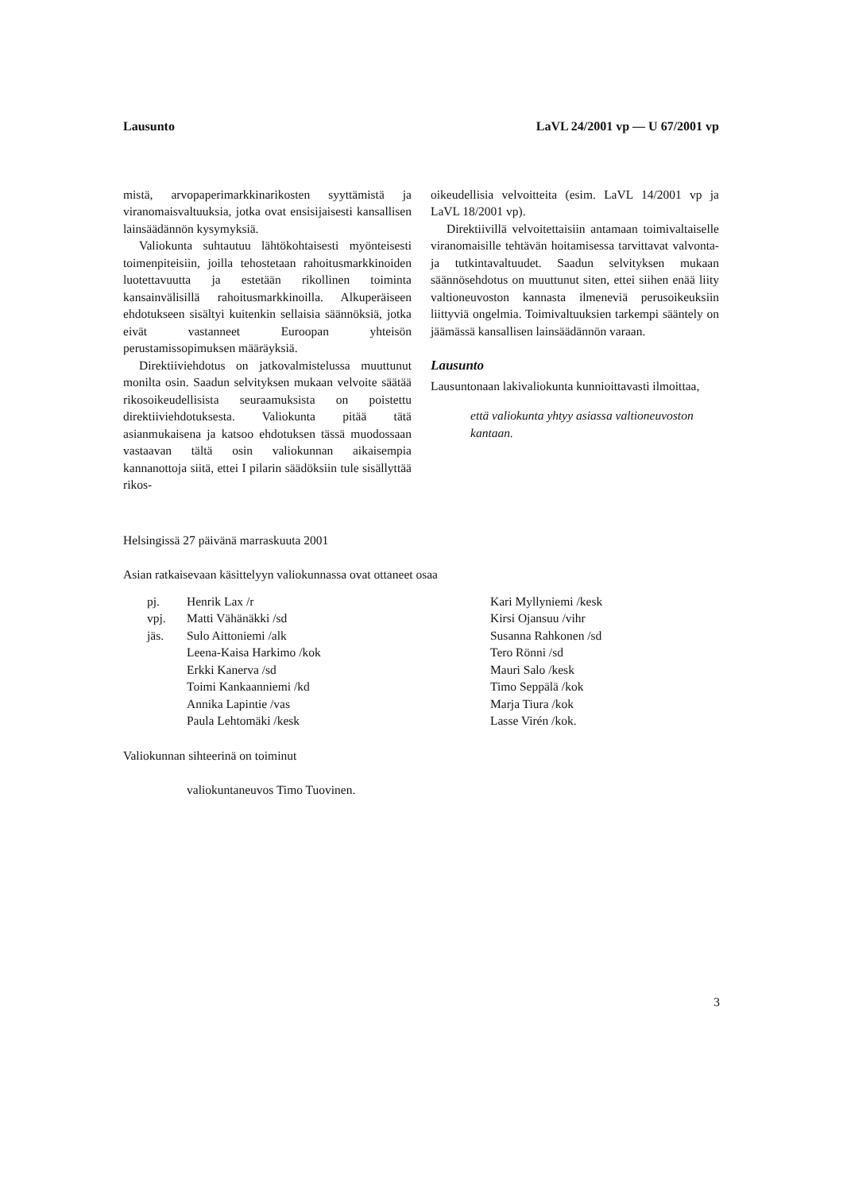Lausunto LaVL 24/2001 vp — U 67/2001 vp
mistä, arvopaperimarkkinarikosten syyttämistä ja viranomaisvaltuuksia, jotka ovat ensisijaisesti kansallisen lainsäädännön kysymyksiä.
Valiokunta suhtautuu lähtökohtaisesti myönteisesti toimenpiteisiin, joilla tehostetaan rahoitusmarkkinoiden luotettavuutta ja estetään rikollinen toiminta kansainvälisillä rahoitusmarkkinoilla. Alkuperäiseen ehdotukseen sisältyi kuitenkin sellaisia säännöksiä, jotka eivät vastanneet Euroopan yhteisön perustamissopimuksen määräyksiä.
Direktiiviehdotus on jatkovalmistelussa muuttunut monilta osin. Saadun selvityksen mukaan velvoite säätää rikosoikeudellisista seuraamuksista on poistettu direktiiviehdotuksesta. Valiokunta pitää tätä asianmukaisena ja katsoo ehdotuksen tässä muodossaan vastaavan tältä osin valiokunnan aikaisempia kannanottoja siitä, ettei I pilarin säädöksiin tule sisällyttää rikos-
oikeudellisia velvoitteita (esim. LaVL 14/2001 vp ja LaVL 18/2001 vp).
Direktiivillä velvoitettaisiin antamaan toimivaltaiselle viranomaisille tehtävän hoitamisessa tarvittavat valvonta- ja tutkintavaltuudet. Saadun selvityksen mukaan säännösehdotus on muuttunut siten, ettei siihen enää liity valtioneuvoston kannasta ilmeneviä perusoikeuksiin liittyviä ongelmia. Toimivaltuuksien tarkempi sääntely on jäämässä kansallisen lainsäädännön varaan.
Lausunto
Lausuntonaan lakivaliokunta kunnioittavasti ilmoittaa,
että valiokunta yhtyy asiassa valtioneuvoston kantaan.
Helsingissä 27 päivänä marraskuuta 2001
Asian ratkaisevaan käsittelyyn valiokunnassa ovat ottaneet osaa
| pj. | Henrik Lax /r |
| vpj. | Matti Vähänäkki /sd |
| jäs. | Sulo Aittoniemi /alk |
| | Leena-Kaisa Harkimo /kok |
| | Erkki Kanerva /sd |
| | Toimi Kankaanniemi /kd |
| | Annika Lapintie /vas |
| | Paula Lehtomäki /kesk |
Kari Myllyniemi /kesk
Kirsi Ojansuu /vihr
Susanna Rahkonen /sd
Tero Rönni /sd
Mauri Salo /kesk
Timo Seppälä /kok
Marja Tiura /kok
Lasse Virén /kok.
Valiokunnan sihteerinä on toiminut
valiokuntaneuvos Timo Tuovinen.
3